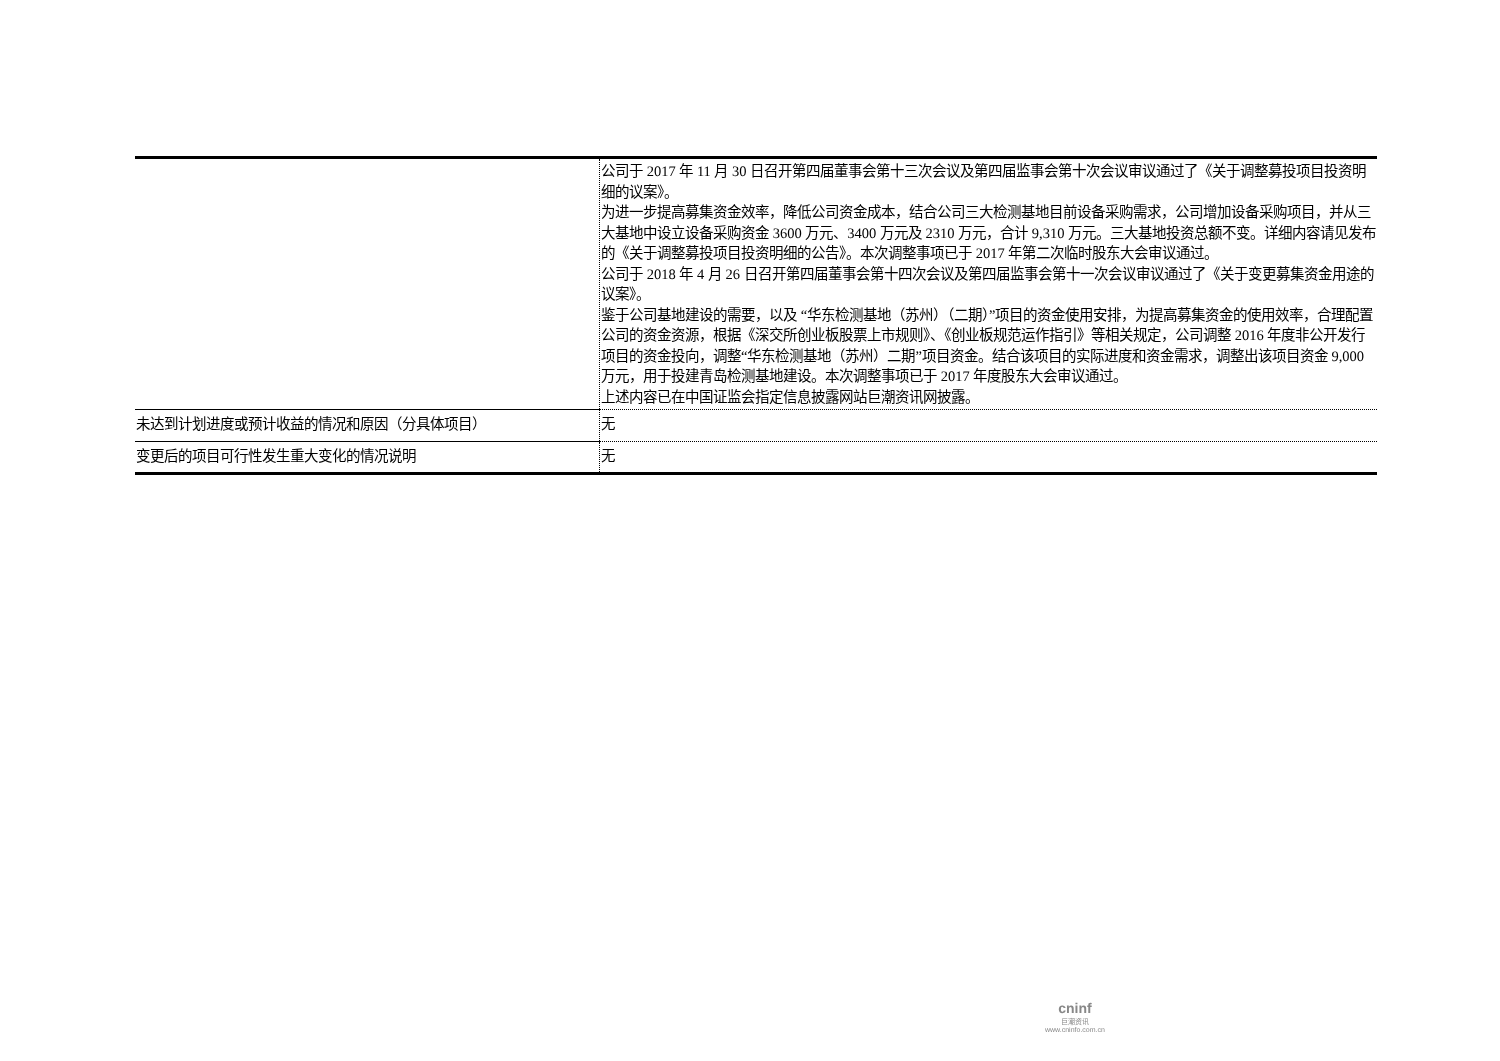| | 公司于 2017 年 11 月 30 日召开第四届董事会第十三次会议及第四届监事会第十次会议审议通过了《关于调整募投项目投资明细的议案》。 为进一步提高募集资金效率，降低公司资金成本，结合公司三大检测基地目前设备采购需求，公司增加设备采购项目，并从三大基地中设立设备采购资金 3600 万元、3400 万元及 2310 万元，合计 9,310 万元。三大基地投资总额不变。详细内容请见发布的《关于调整募投项目投资明细的公告》。本次调整事项已于 2017 年第二次临时股东大会审议通过。 公司于 2018 年 4 月 26 日召开第四届董事会第十四次会议及第四届监事会第十一次会议审议通过了《关于变更募集资金用途的议案》。 鉴于公司基地建设的需要，以及 “华东检测基地（苏州）（二期）”项目的资金使用安排，为提高募集资金的使用效率，合理配置公司的资金资源，根据《深交所创业板股票上市规则》、《创业板规范运作指引》等相关规定，公司调整 2016 年度非公开发行项目的资金投向，调整“华东检测基地（苏州）二期”项目资金。结合该项目的实际进度和资金需求，调整出该项目资金 9,000 万元，用于投建青岛检测基地建设。本次调整事项已于 2017 年度股东大会审议通过。 上述内容已在中国证监会指定信息披露网站巨潮资讯网披露。 |
| 未达到计划进度或预计收益的情况和原因（分具体项目） | 无 |
| 变更后的项目可行性发生重大变化的情况说明 | 无 |
cninf
巨潮资讯
www.cninfo.com.cn